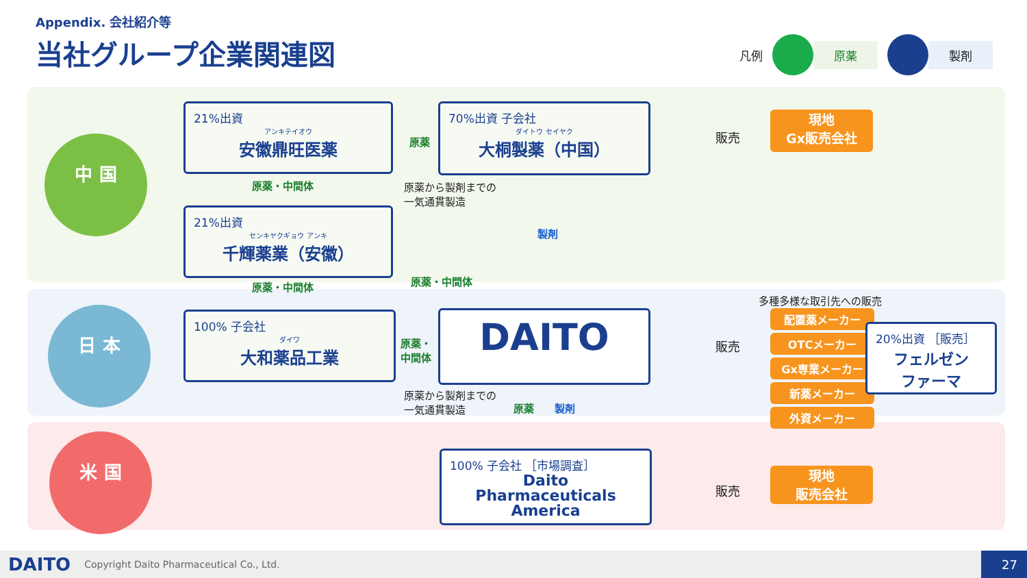Appendix. 会社紹介等
当社グループ企業関連図
凡例
原薬 製剤
中 国
日 本
米 国
21%出資
アンキテイオウ
安徽鼎旺医薬
21%出資
センキヤクギョウ アンキ
千輝薬業（安徽）
原薬・中間体
原薬・中間体
原薬
原薬・中間体
70%出資 子会社
ダイトウ セイヤク
大桐製薬（中国）
原薬から製剤までの
一気通貫製造
製剤
販売
現地
Gx販売会社
100% 子会社
ダイワ
大和薬品工業
原薬・
中間体
DAITO
販売
多種多様な取引先への販売
配置薬メーカー
OTCメーカー
Gx専業メーカー
新薬メーカー
外資メーカー
20%出資 ［販売］
フェルゼン
ファーマ
原薬から製剤までの
一気通貫製造
原薬 製剤
100% 子会社 ［市場調査］
Daito
Pharmaceuticals
America
販売
現地
販売会社
DAITO Copyright Daito Pharmaceutical Co., Ltd. 27